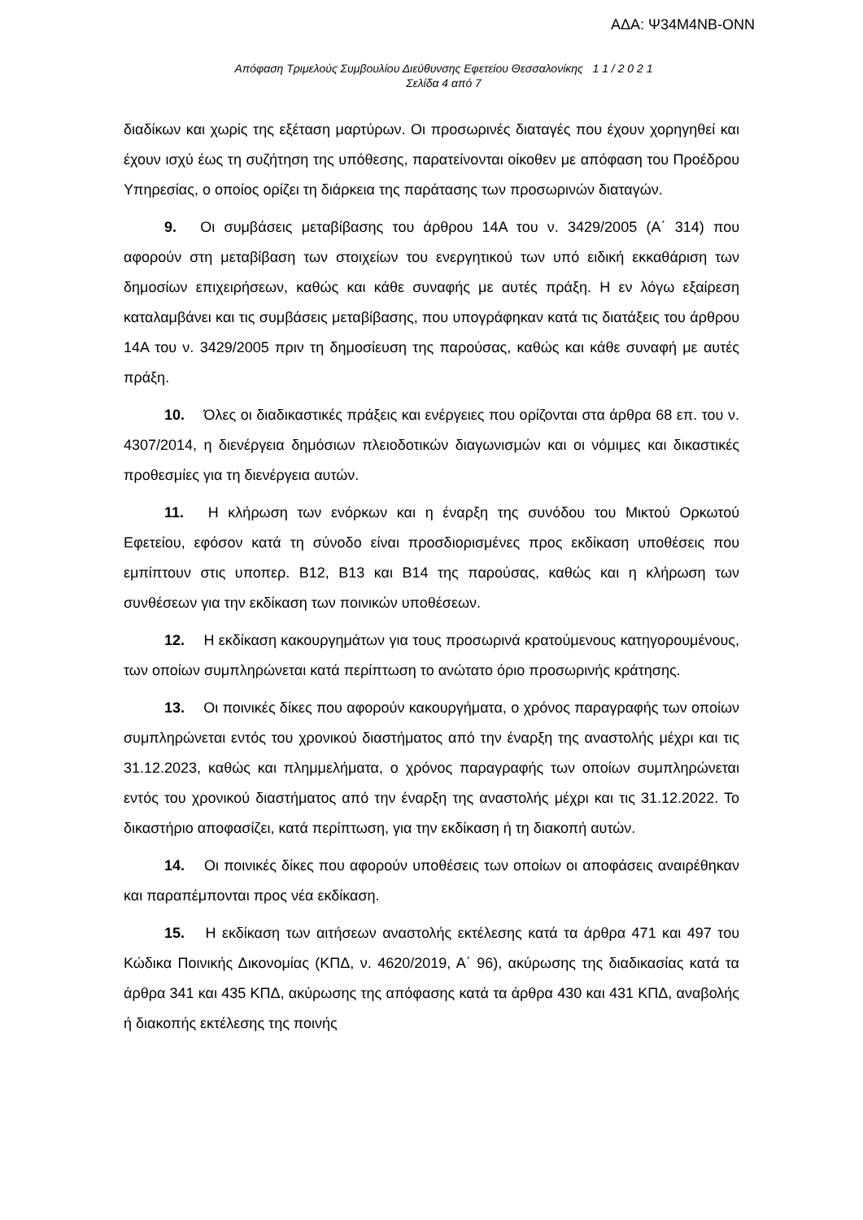ΑΔΑ: Ψ34Μ4ΝΒ-ΟΝΝ
Απόφαση Τριμελούς Συμβουλίου Διεύθυνσης Εφετείου Θεσσαλονίκης 1 1 / 2 0 2 1
Σελίδα 4 από 7
διαδίκων και χωρίς της εξέταση μαρτύρων. Οι προσωρινές διαταγές που έχουν χορηγηθεί και έχουν ισχύ έως τη συζήτηση της υπόθεσης, παρατείνονται οίκοθεν με απόφαση του Προέδρου Υπηρεσίας, ο οποίος ορίζει τη διάρκεια της παράτασης των προσωρινών διαταγών.
9. Οι συμβάσεις μεταβίβασης του άρθρου 14Α του ν. 3429/2005 (Α΄ 314) που αφορούν στη μεταβίβαση των στοιχείων του ενεργητικού των υπό ειδική εκκαθάριση των δημοσίων επιχειρήσεων, καθώς και κάθε συναφής με αυτές πράξη. Η εν λόγω εξαίρεση καταλαμβάνει και τις συμβάσεις μεταβίβασης, που υπογράφηκαν κατά τις διατάξεις του άρθρου 14Α του ν. 3429/2005 πριν τη δημοσίευση της παρούσας, καθώς και κάθε συναφή με αυτές πράξη.
10. Όλες οι διαδικαστικές πράξεις και ενέργειες που ορίζονται στα άρθρα 68 επ. του ν. 4307/2014, η διενέργεια δημόσιων πλειοδοτικών διαγωνισμών και οι νόμιμες και δικαστικές προθεσμίες για τη διενέργεια αυτών.
11. Η κλήρωση των ενόρκων και η έναρξη της συνόδου του Μικτού Ορκωτού Εφετείου, εφόσον κατά τη σύνοδο είναι προσδιορισμένες προς εκδίκαση υποθέσεις που εμπίπτουν στις υποπερ. Β12, Β13 και Β14 της παρούσας, καθώς και η κλήρωση των συνθέσεων για την εκδίκαση των ποινικών υποθέσεων.
12. Η εκδίκαση κακουργημάτων για τους προσωρινά κρατούμενους κατηγορουμένους, των οποίων συμπληρώνεται κατά περίπτωση το ανώτατο όριο προσωρινής κράτησης.
13. Οι ποινικές δίκες που αφορούν κακουργήματα, ο χρόνος παραγραφής των οποίων συμπληρώνεται εντός του χρονικού διαστήματος από την έναρξη της αναστολής μέχρι και τις 31.12.2023, καθώς και πλημμελήματα, ο χρόνος παραγραφής των οποίων συμπληρώνεται εντός του χρονικού διαστήματος από την έναρξη της αναστολής μέχρι και τις 31.12.2022. Το δικαστήριο αποφασίζει, κατά περίπτωση, για την εκδίκαση ή τη διακοπή αυτών.
14. Οι ποινικές δίκες που αφορούν υποθέσεις των οποίων οι αποφάσεις αναιρέθηκαν και παραπέμπονται προς νέα εκδίκαση.
15. Η εκδίκαση των αιτήσεων αναστολής εκτέλεσης κατά τα άρθρα 471 και 497 του Κώδικα Ποινικής Δικονομίας (ΚΠΔ, ν. 4620/2019, Α΄ 96), ακύρωσης της διαδικασίας κατά τα άρθρα 341 και 435 ΚΠΔ, ακύρωσης της απόφασης κατά τα άρθρα 430 και 431 ΚΠΔ, αναβολής ή διακοπής εκτέλεσης της ποινής